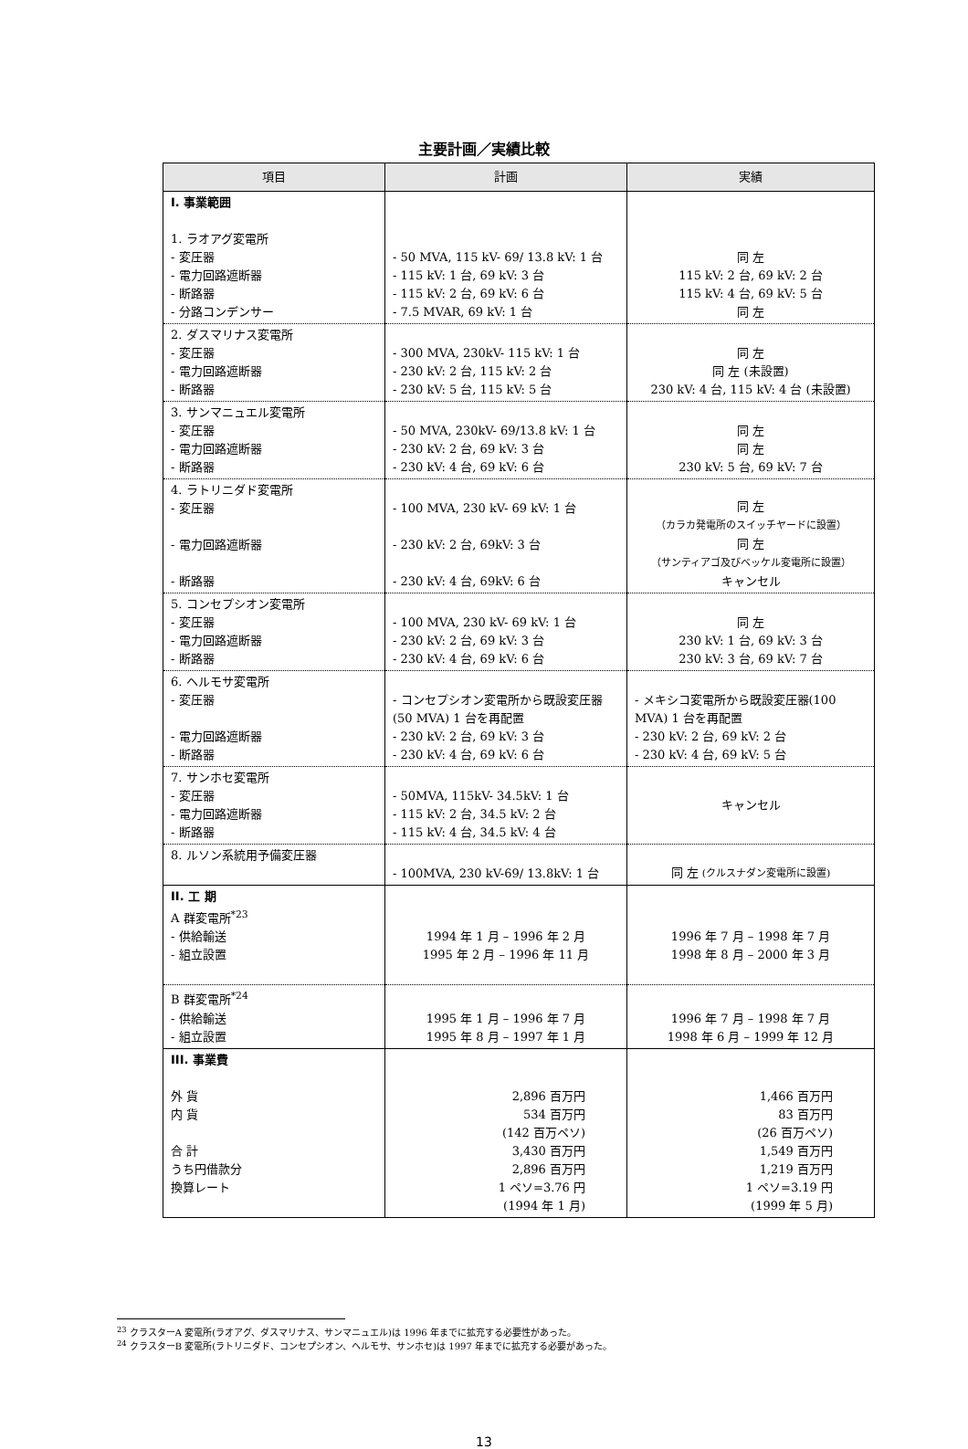主要計画／実績比較
| 項目 | 計画 | 実績 |
| --- | --- | --- |
| I. 事業範囲 1. ラオアグ変電所 - 変圧器 - 電力回路遮断器 - 断路器 - 分路コンデンサー | - 50 MVA, 115 kV- 69/ 13.8 kV: 1 台 - 115 kV: 1 台, 69 kV: 3 台 - 115 kV: 2 台, 69 kV: 6 台 - 7.5 MVAR, 69 kV: 1 台 | 同 左 115 kV: 2 台, 69 kV: 2 台 115 kV: 4 台, 69 kV: 5 台 同 左 |
| 2. ダスマリナス変電所 - 変圧器 - 電力回路遮断器 - 断路器 | - 300 MVA, 230kV- 115 kV: 1 台 - 230 kV: 2 台, 115 kV: 2 台 - 230 kV: 5 台, 115 kV: 5 台 | 同 左 同 左 (未設置) 230 kV: 4 台, 115 kV: 4 台 (未設置) |
| 3. サンマニュエル変電所 - 変圧器 - 電力回路遮断器 - 断路器 | - 50 MVA, 230kV- 69/13.8 kV: 1 台 - 230 kV: 2 台, 69 kV: 3 台 - 230 kV: 4 台, 69 kV: 6 台 | 同 左 同 左 230 kV: 5 台, 69 kV: 7 台 |
| 4. ラトリニダド変電所 - 変圧器 - 電力回路遮断器 - 断路器 | - 100 MVA, 230 kV- 69 kV: 1 台 - 230 kV: 2 台, 69kV: 3 台 - 230 kV: 4 台, 69kV: 6 台 | 同 左 （カラカ発電所のスイッチヤードに設置） 同 左 （サンティアゴ及びベッケル変電所に設置） キャンセル |
| 5. コンセプシオン変電所 - 変圧器 - 電力回路遮断器 - 断路器 | - 100 MVA, 230 kV- 69 kV: 1 台 - 230 kV: 2 台, 69 kV: 3 台 - 230 kV: 4 台, 69 kV: 6 台 | 同 左 230 kV: 1 台, 69 kV: 3 台 230 kV: 3 台, 69 kV: 7 台 |
| 6. ヘルモサ変電所 - 変圧器 - 電力回路遮断器 - 断路器 | - コンセプシオン変電所から既設変圧器(50 MVA) 1 台を再配置 - 230 kV: 2 台, 69 kV: 3 台 - 230 kV: 4 台, 69 kV: 6 台 | - メキシコ変電所から既設変圧器(100 MVA) 1 台を再配置 - 230 kV: 2 台, 69 kV: 2 台 - 230 kV: 4 台, 69 kV: 5 台 |
| 7. サンホセ変電所 - 変圧器 - 電力回路遮断器 - 断路器 | - 50MVA, 115kV- 34.5kV: 1 台 - 115 kV: 2 台, 34.5 kV: 2 台 - 115 kV: 4 台, 34.5 kV: 4 台 | キャンセル |
| 8. ルソン系統用予備変圧器 | - 100MVA, 230 kV-69/ 13.8kV: 1 台 | 同 左 (クルスナダン変電所に設置) |
| II. 工 期 A 群変電所<sup>*23</sup> - 供給輸送 - 組立設置 | 1994 年 1 月 – 1996 年 2 月 1995 年 2 月 – 1996 年 11 月 | 1996 年 7 月 – 1998 年 7 月 1998 年 8 月 – 2000 年 3 月 |
| B 群変電所<sup>*24</sup> - 供給輸送 - 組立設置 | 1995 年 1 月 – 1996 年 7 月 1995 年 8 月 – 1997 年 1 月 | 1996 年 7 月 – 1998 年 7 月 1998 年 6 月 – 1999 年 12 月 |
| III. 事業費 外 貨 内 貨 合 計 うち円借款分 換算レート | 2,896 百万円 534 百万円 (142 百万ペソ) 3,430 百万円 2,896 百万円 1 ペソ=3.76 円 (1994 年 1 月) | 1,466 百万円 83 百万円 (26 百万ペソ) 1,549 百万円 1,219 百万円 1 ペソ=3.19 円 (1999 年 5 月) |
<sup>23</sup> クラスターA 変電所(ラオアグ、ダスマリナス、サンマニュエル)は 1996 年までに拡充する必要性があった。
<sup>24</sup> クラスターB 変電所(ラトリニダド、コンセプシオン、ヘルモサ、サンホセ)は 1997 年までに拡充する必要があった。
13